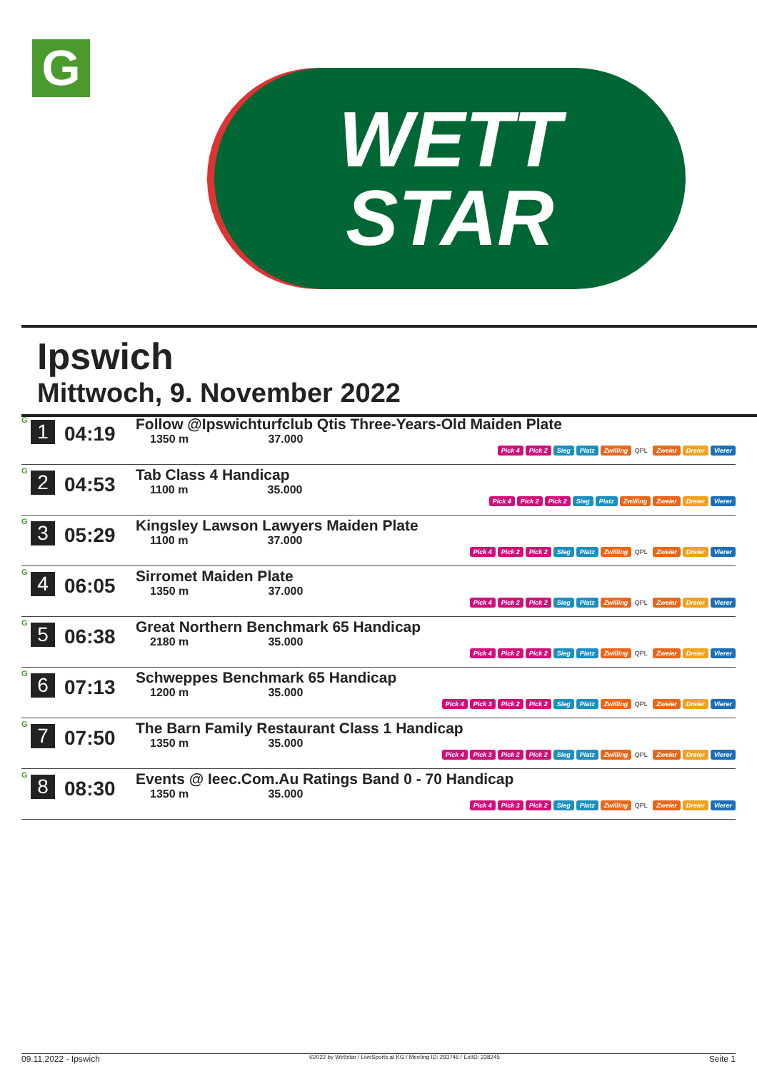G
WETT
STAR
Ipswich
Mittwoch, 9. November 2022
| G 1 | 04:19 | Follow @Ipswichturfclub Qtis Three-Years-Old Maiden Plate 1350 m 37.000 Pick 4 Pick 2 Sieg Platz Zwilling QPL Zweier Dreier Vierer |
| G 2 | 04:53 | Tab Class 4 Handicap 1100 m 35.000 Pick 4 Pick 2 Pick 2 Sieg Platz Zwilling Zweier Dreier Vierer |
| G 3 | 05:29 | Kingsley Lawson Lawyers Maiden Plate 1100 m 37.000 Pick 4 Pick 2 Pick 2 Sieg Platz Zwilling QPL Zweier Dreier Vierer |
| G 4 | 06:05 | Sirromet Maiden Plate 1350 m 37.000 Pick 4 Pick 2 Pick 2 Sieg Platz Zwilling QPL Zweier Dreier Vierer |
| G 5 | 06:38 | Great Northern Benchmark 65 Handicap 2180 m 35.000 Pick 4 Pick 2 Pick 2 Sieg Platz Zwilling QPL Zweier Dreier Vierer |
| G 6 | 07:13 | Schweppes Benchmark 65 Handicap 1200 m 35.000 Pick 4 Pick 3 Pick 2 Pick 2 Sieg Platz Zwilling QPL Zweier Dreier Vierer |
| G 7 | 07:50 | The Barn Family Restaurant Class 1 Handicap 1350 m 35.000 Pick 4 Pick 3 Pick 2 Pick 2 Sieg Platz Zwilling QPL Zweier Dreier Vierer |
| G 8 | 08:30 | Events @ Ieec.Com.Au Ratings Band 0 - 70 Handicap 1350 m 35.000 Pick 4 Pick 3 Pick 2 Sieg Platz Zwilling QPL Zweier Dreier Vierer |
09.11.2022 - Ipswich ©2022 by Wettstar / LiveSports.at KG / Meeting ID: 293746 / ExtID: 238245 Seite 1